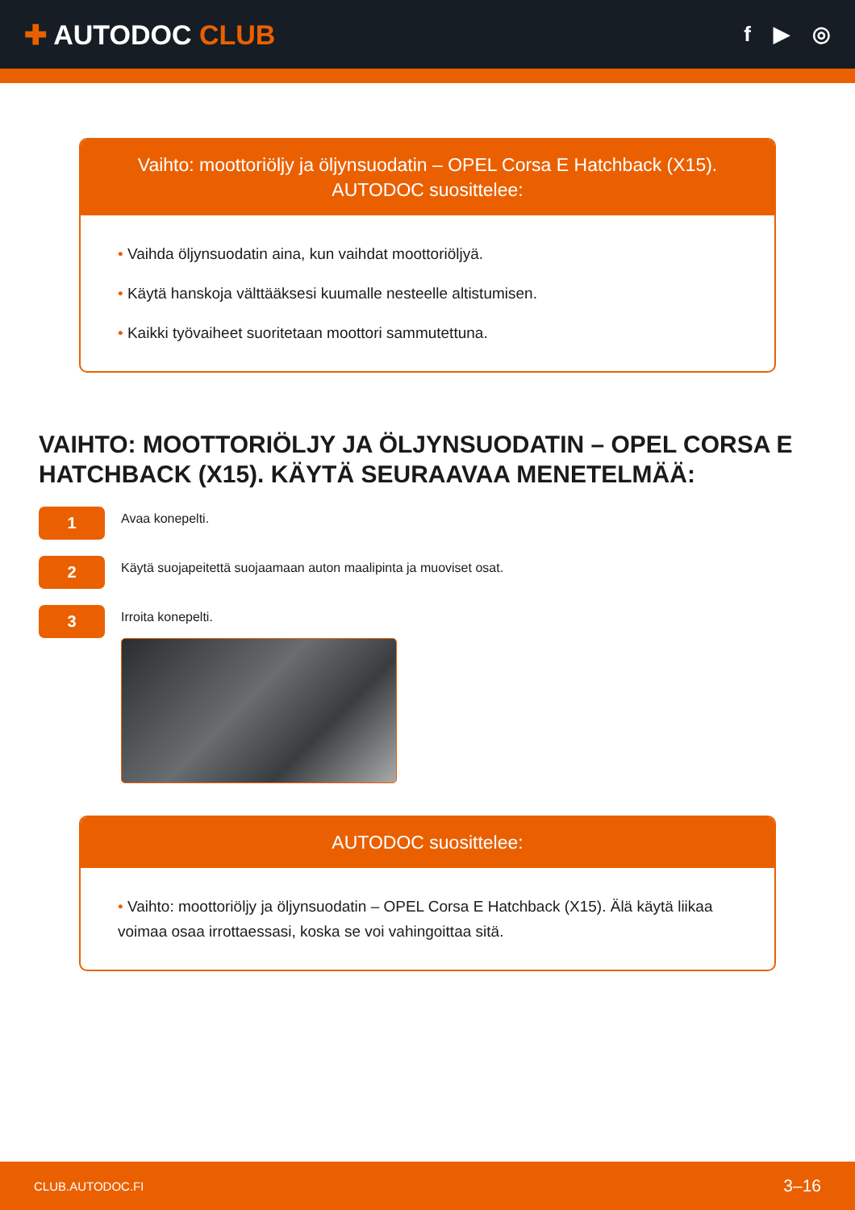✚ AUTODOC CLUB
f ▶ ◎
Vaihto: moottoriöljy ja öljynsuodatin – OPEL Corsa E Hatchback (X15).
AUTODOC suosittelee:
• Vaihda öljynsuodatin aina, kun vaihdat moottoriöljyä.
• Käytä hanskoja välttääksesi kuumalle nesteelle altistumisen.
• Kaikki työvaiheet suoritetaan moottori sammutettuna.
VAIHTO: MOOTTORIÖLJY JA ÖLJYNSUODATIN – OPEL CORSA E HATCHBACK (X15). KÄYTÄ SEURAAVAA MENETELMÄÄ:
1
Avaa konepelti.
2
Käytä suojapeitettä suojaamaan auton maalipinta ja muoviset osat.
3
Irroita konepelti.
AUTODOC suosittelee:
• Vaihto: moottoriöljy ja öljynsuodatin – OPEL Corsa E Hatchback (X15). Älä käytä liikaa voimaa osaa irrottaessasi, koska se voi vahingoittaa sitä.
CLUB.AUTODOC.FI 3–16